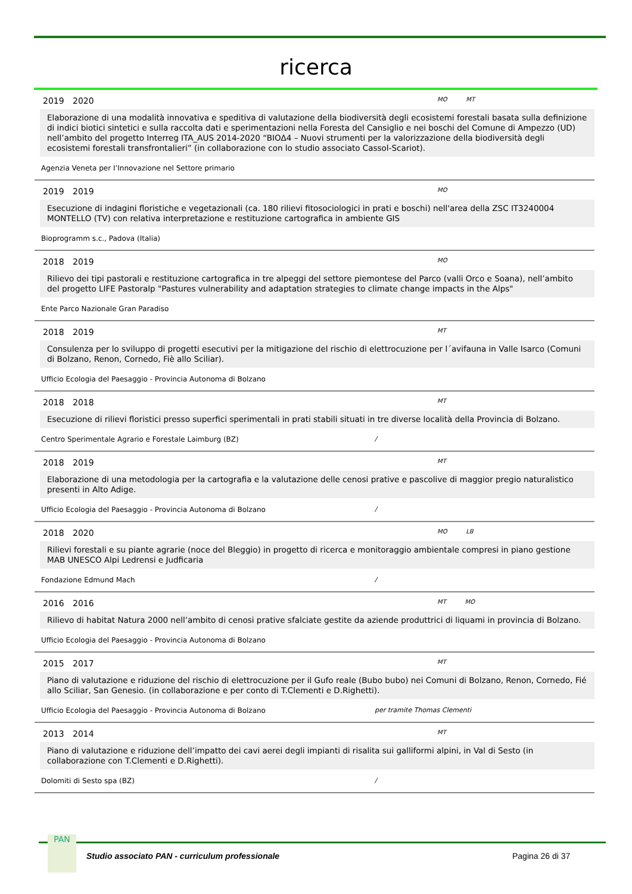ricerca
2019 2020 MO MT
Elaborazione di una modalità innovativa e speditiva di valutazione della biodiversità degli ecosistemi forestali basata sulla definizione di indici biotici sintetici e sulla raccolta dati e sperimentazioni nella Foresta del Cansiglio e nei boschi del Comune di Ampezzo (UD) nell’ambito del progetto Interreg ITA_AUS 2014-2020 “BIOΔ4 – Nuovi strumenti per la valorizzazione della biodiversità degli ecosistemi forestali transfrontalieri” (in collaborazione con lo studio associato Cassol-Scariot).
Agenzia Veneta per I’Innovazione nel Settore primario
2019 2019 MO
Esecuzione di indagini floristiche e vegetazionali (ca. 180 rilievi fitosociologici in prati e boschi) nell'area della ZSC IT3240004 MONTELLO (TV) con relativa interpretazione e restituzione cartografica in ambiente GIS
Bioprogramm s.c., Padova (Italia)
2018 2019 MO
Rilievo dei tipi pastorali e restituzione cartografica in tre alpeggi del settore piemontese del Parco (valli Orco e Soana), nell’ambito del progetto LIFE Pastoralp "Pastures vulnerability and adaptation strategies to climate change impacts in the Alps"
Ente Parco Nazionale Gran Paradiso
2018 2019 MT
Consulenza per lo sviluppo di progetti esecutivi per la mitigazione del rischio di elettrocuzione per l´avifauna in Valle Isarco (Comuni di Bolzano, Renon, Cornedo, Fiè allo Sciliar).
Ufficio Ecologia del Paesaggio - Provincia Autonoma di Bolzano
2018 2018 MT
Esecuzione di rilievi floristici presso superfici sperimentali in prati stabili situati in tre diverse località della Provincia di Bolzano.
Centro Sperimentale Agrario e Forestale Laimburg (BZ) /
2018 2019 MT
Elaborazione di una metodologia per la cartografia e la valutazione delle cenosi prative e pascolive di maggior pregio naturalistico presenti in Alto Adige.
Ufficio Ecologia del Paesaggio - Provincia Autonoma di Bolzano /
2018 2020 MO LB
Rilievi forestali e su piante agrarie (noce del Bleggio) in progetto di ricerca e monitoraggio ambientale compresi in piano gestione MAB UNESCO Alpi Ledrensi e Judficaria
Fondazione Edmund Mach /
2016 2016 MT MO
Rilievo di habitat Natura 2000 nell’ambito di cenosi prative sfalciate gestite da aziende produttrici di liquami in provincia di Bolzano.
Ufficio Ecologia del Paesaggio - Provincia Autonoma di Bolzano
2015 2017 MT
Piano di valutazione e riduzione del rischio di elettrocuzione per il Gufo reale (Bubo bubo) nei Comuni di Bolzano, Renon, Cornedo, Fié allo Sciliar, San Genesio. (in collaborazione e per conto di T.Clementi e D.Righetti).
Ufficio Ecologia del Paesaggio - Provincia Autonoma di Bolzano per tramite Thomas Clementi
2013 2014 MT
Piano di valutazione e riduzione dell’impatto dei cavi aerei degli impianti di risalita sui galliformi alpini, in Val di Sesto (in collaborazione con T.Clementi e D.Righetti).
Dolomiti di Sesto spa (BZ) /
PAN
Studio associato PAN - curriculum professionale
Pagina 26 di 37